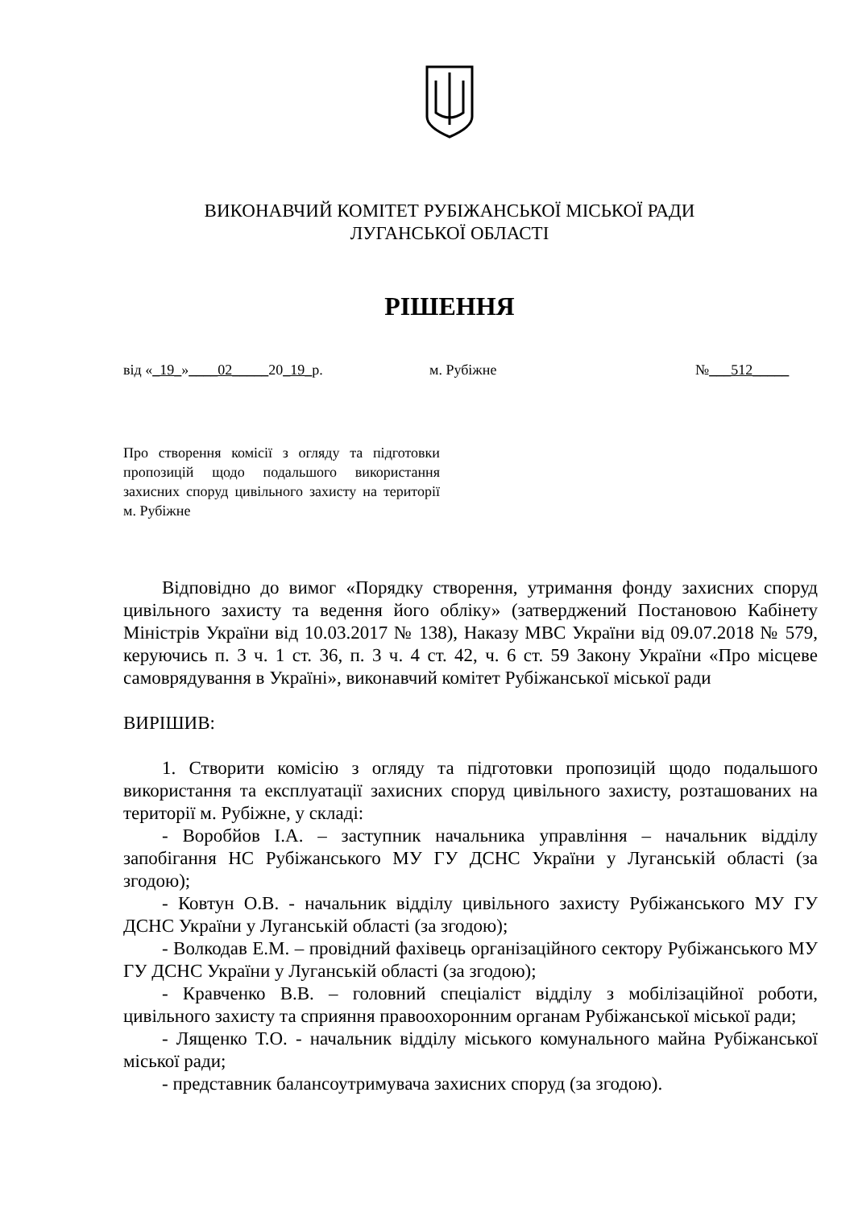ВИКОНАВЧИЙ КОМІТЕТ РУБІЖАНСЬКОЇ МІСЬКОЇ РАДИ
ЛУГАНСЬКОЇ ОБЛАСТІ
РІШЕННЯ
від «_19_»____02_____20_19_р. м. Рубіжне №___512_____
Про створення комісії з огляду та підготовки пропозицій щодо подальшого використання захисних споруд цивільного захисту на території м. Рубіжне
Відповідно до вимог «Порядку створення, утримання фонду захисних споруд цивільного захисту та ведення його обліку» (затверджений Постановою Кабінету Міністрів України від 10.03.2017 № 138), Наказу МВС України від 09.07.2018 № 579, керуючись п. 3 ч. 1 ст. 36, п. 3 ч. 4 ст. 42, ч. 6 ст. 59 Закону України «Про місцеве самоврядування в Україні», виконавчий комітет Рубіжанської міської ради
ВИРІШИВ:
1. Створити комісію з огляду та підготовки пропозицій щодо подальшого використання та експлуатації захисних споруд цивільного захисту, розташованих на території м. Рубіжне, у складі:
- Воробйов І.А. – заступник начальника управління – начальник відділу запобігання НС Рубіжанського МУ ГУ ДСНС України у Луганській області (за згодою);
- Ковтун О.В. - начальник відділу цивільного захисту Рубіжанського МУ ГУ ДСНС України у Луганській області (за згодою);
- Волкодав Е.М. – провідний фахівець організаційного сектору Рубіжанського МУ ГУ ДСНС України у Луганській області (за згодою);
- Кравченко В.В. – головний спеціаліст відділу з мобілізаційної роботи, цивільного захисту та сприяння правоохоронним органам Рубіжанської міської ради;
- Лященко Т.О. - начальник відділу міського комунального майна Рубіжанської міської ради;
- представник балансоутримувача захисних споруд (за згодою).